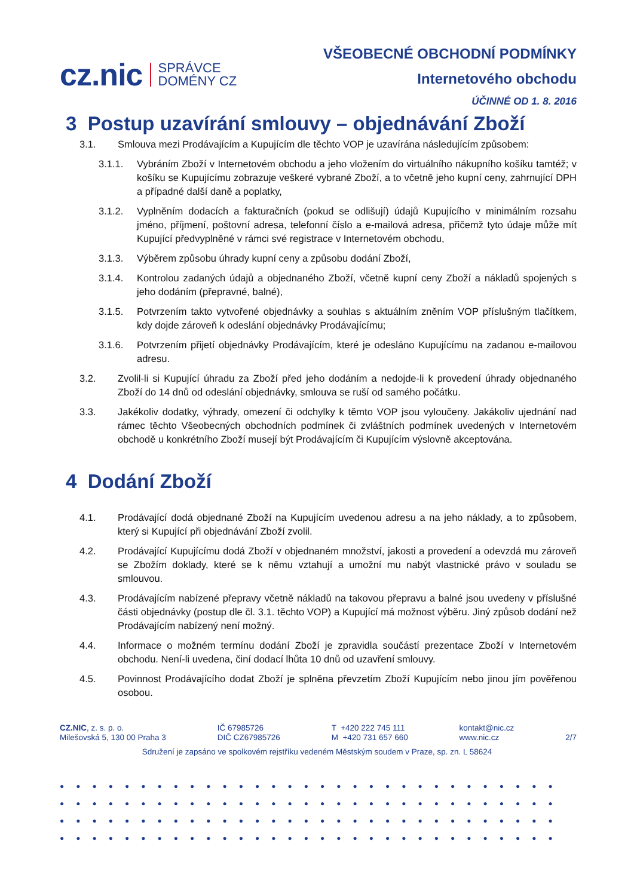cz.nic SPRÁVCE
DOMÉNY CZ
VŠEOBECNÉ OBCHODNÍ PODMÍNKY
Internetového obchodu
ÚČINNÉ OD 1. 8. 2016
3 Postup uzavírání smlouvy – objednávání Zboží
3.1. Smlouva mezi Prodávajícím a Kupujícím dle těchto VOP je uzavírána následujícím způsobem:
3.1.1. Vybráním Zboží v Internetovém obchodu a jeho vložením do virtuálního nákupního košíku tamtéž; v košíku se Kupujícímu zobrazuje veškeré vybrané Zboží, a to včetně jeho kupní ceny, zahrnující DPH a případné další daně a poplatky,
3.1.2. Vyplněním dodacích a fakturačních (pokud se odlišují) údajů Kupujícího v minimálním rozsahu jméno, příjmení, poštovní adresa, telefonní číslo a e-mailová adresa, přičemž tyto údaje může mít Kupující předvyplněné v rámci své registrace v Internetovém obchodu,
3.1.3. Výběrem způsobu úhrady kupní ceny a způsobu dodání Zboží,
3.1.4. Kontrolou zadaných údajů a objednaného Zboží, včetně kupní ceny Zboží a nákladů spojených s jeho dodáním (přepravné, balné),
3.1.5. Potvrzením takto vytvořené objednávky a souhlas s aktuálním zněním VOP příslušným tlačítkem, kdy dojde zároveň k odeslání objednávky Prodávajícímu;
3.1.6. Potvrzením přijetí objednávky Prodávajícím, které je odesláno Kupujícímu na zadanou e-mailovou adresu.
3.2. Zvolil-li si Kupující úhradu za Zboží před jeho dodáním a nedojde-li k provedení úhrady objednaného Zboží do 14 dnů od odeslání objednávky, smlouva se ruší od samého počátku.
3.3. Jakékoliv dodatky, výhrady, omezení či odchylky k těmto VOP jsou vyloučeny. Jakákoliv ujednání nad rámec těchto Všeobecných obchodních podmínek či zvláštních podmínek uvedených v Internetovém obchodě u konkrétního Zboží musejí být Prodávajícím či Kupujícím výslovně akceptována.
4 Dodání Zboží
4.1. Prodávající dodá objednané Zboží na Kupujícím uvedenou adresu a na jeho náklady, a to způsobem, který si Kupující při objednávání Zboží zvolil.
4.2. Prodávající Kupujícímu dodá Zboží v objednaném množství, jakosti a provedení a odevzdá mu zároveň se Zbožím doklady, které se k němu vztahují a umožní mu nabýt vlastnické právo v souladu se smlouvou.
4.3. Prodávajícím nabízené přepravy včetně nákladů na takovou přepravu a balné jsou uvedeny v příslušné části objednávky (postup dle čl. 3.1. těchto VOP) a Kupující má možnost výběru. Jiný způsob dodání než Prodávajícím nabízený není možný.
4.4. Informace o možném termínu dodání Zboží je zpravidla součástí prezentace Zboží v Internetovém obchodu. Není-li uvedena, činí dodací lhůta 10 dnů od uzavření smlouvy.
4.5. Povinnost Prodávajícího dodat Zboží je splněna převzetím Zboží Kupujícím nebo jinou jím pověřenou osobou.
CZ.NIC, z. s. p. o.
Milešovská 5, 130 00 Praha 3
IČ 67985726
DIČ CZ67985726
T +420 222 745 111
M +420 731 657 660
kontakt@nic.cz
www.nic.cz
2/7
Sdružení je zapsáno ve spolkovém rejstříku vedeném Městským soudem v Praze, sp. zn. L 58624
●●●●●●●●●●●●●●●●●●●●●●●●●●●●●●●
●●●●●●●●●●●●●●●●●●●●●●●●●●●●●●●
●●●●●●●●●●●●●●●●●●●●●●●●●●●●●●●
●●●●●●●●●●●●●●●●●●●●●●●●●●●●●●●